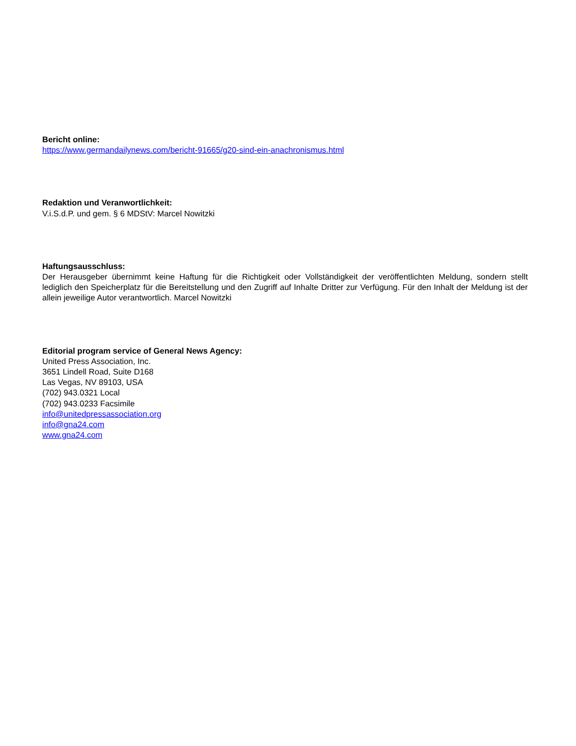Bericht online:
https://www.germandailynews.com/bericht-91665/g20-sind-ein-anachronismus.html
Redaktion und Veranwortlichkeit:
V.i.S.d.P. und gem. § 6 MDStV: Marcel Nowitzki
Haftungsausschluss:
Der Herausgeber übernimmt keine Haftung für die Richtigkeit oder Vollständigkeit der veröffentlichten Meldung, sondern stellt lediglich den Speicherplatz für die Bereitstellung und den Zugriff auf Inhalte Dritter zur Verfügung. Für den Inhalt der Meldung ist der allein jeweilige Autor verantwortlich. Marcel Nowitzki
Editorial program service of General News Agency:
United Press Association, Inc.
3651 Lindell Road, Suite D168
Las Vegas, NV 89103, USA
(702) 943.0321 Local
(702) 943.0233 Facsimile
info@unitedpressassociation.org
info@gna24.com
www.gna24.com